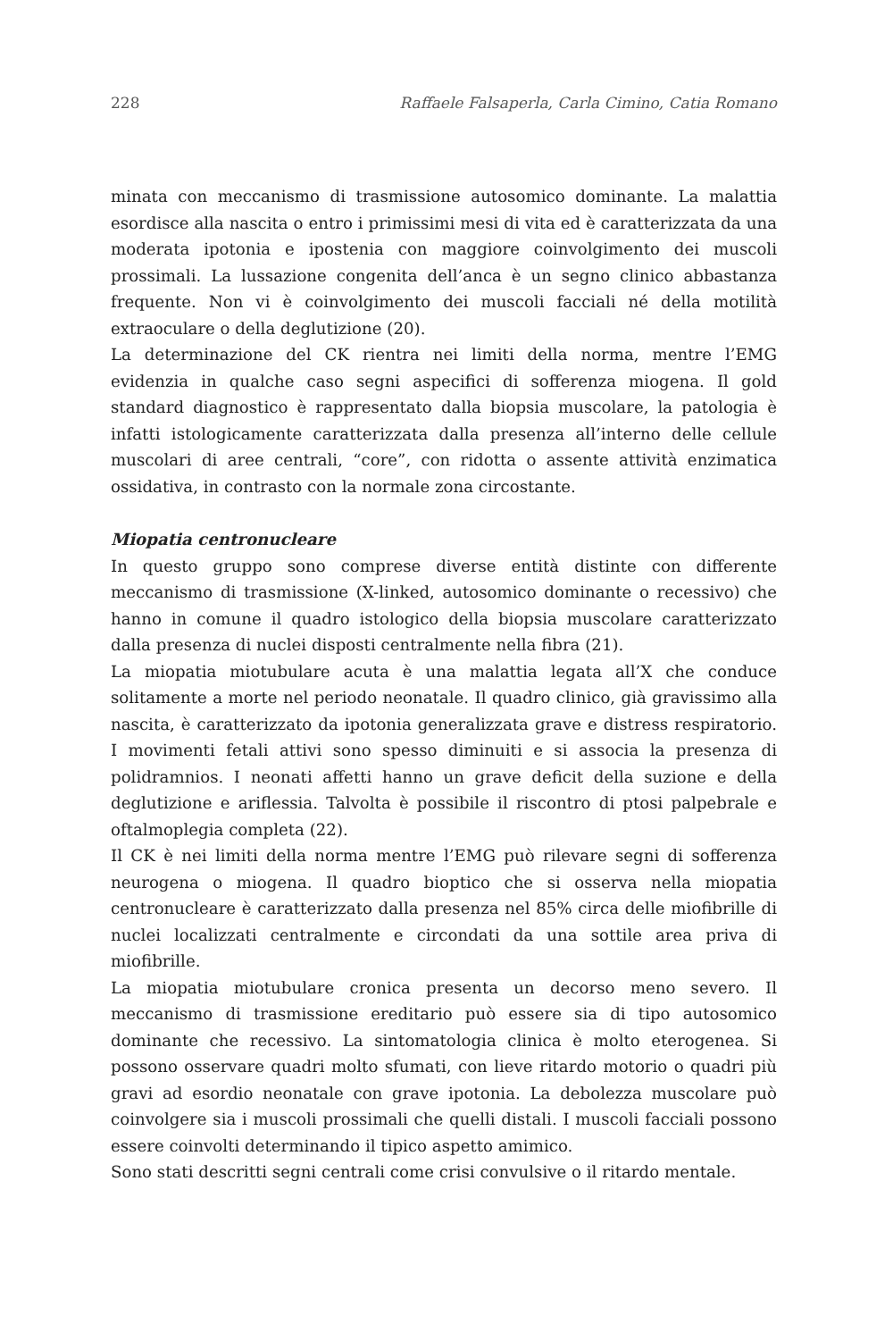228 Raffaele Falsaperla, Carla Cimino, Catia Romano
minata con meccanismo di trasmissione autosomico dominante. La malattia esordisce alla nascita o entro i primissimi mesi di vita ed è caratterizzata da una moderata ipotonia e ipostenia con maggiore coinvolgimento dei muscoli prossimali. La lussazione congenita dell’anca è un segno clinico abbastanza frequente. Non vi è coinvolgimento dei muscoli facciali né della motilità extraoculare o della deglutizione (20).
La determinazione del CK rientra nei limiti della norma, mentre l’EMG evidenzia in qualche caso segni aspecifici di sofferenza miogena. Il gold standard diagnostico è rappresentato dalla biopsia muscolare, la patologia è infatti istologicamente caratterizzata dalla presenza all’interno delle cellule muscolari di aree centrali, “core”, con ridotta o assente attività enzimatica ossidativa, in contrasto con la normale zona circostante.
Miopatia centronucleare
In questo gruppo sono comprese diverse entità distinte con differente meccanismo di trasmissione (X-linked, autosomico dominante o recessivo) che hanno in comune il quadro istologico della biopsia muscolare caratterizzato dalla presenza di nuclei disposti centralmente nella fibra (21).
La miopatia miotubulare acuta è una malattia legata all’X che conduce solitamente a morte nel periodo neonatale. Il quadro clinico, già gravissimo alla nascita, è caratterizzato da ipotonia generalizzata grave e distress respiratorio. I movimenti fetali attivi sono spesso diminuiti e si associa la presenza di polidramnios. I neonati affetti hanno un grave deficit della suzione e della deglutizione e ariflessia. Talvolta è possibile il riscontro di ptosi palpebrale e oftalmoplegia completa (22).
Il CK è nei limiti della norma mentre l’EMG può rilevare segni di sofferenza neurogena o miogena. Il quadro bioptico che si osserva nella miopatia centronucleare è caratterizzato dalla presenza nel 85% circa delle miofibrille di nuclei localizzati centralmente e circondati da una sottile area priva di miofibrille.
La miopatia miotubulare cronica presenta un decorso meno severo. Il meccanismo di trasmissione ereditario può essere sia di tipo autosomico dominante che recessivo. La sintomatologia clinica è molto eterogenea. Si possono osservare quadri molto sfumati, con lieve ritardo motorio o quadri più gravi ad esordio neonatale con grave ipotonia. La debolezza muscolare può coinvolgere sia i muscoli prossimali che quelli distali. I muscoli facciali possono essere coinvolti determinando il tipico aspetto amimico.
Sono stati descritti segni centrali come crisi convulsive o il ritardo mentale.